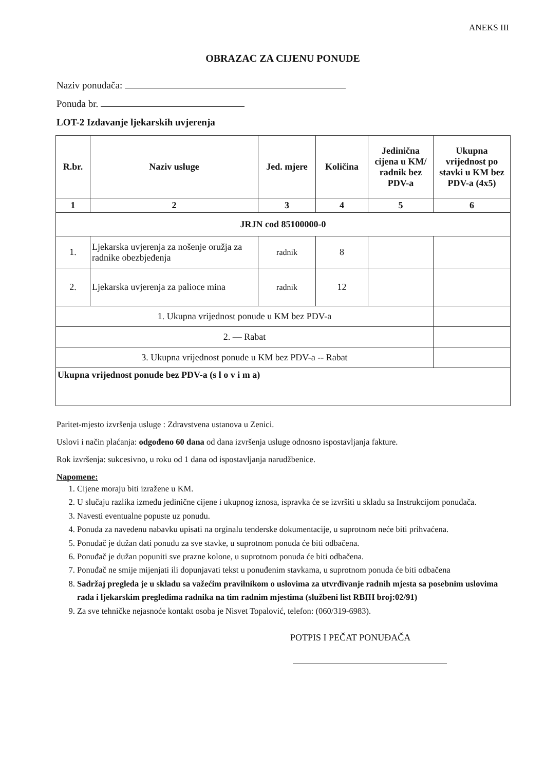ANEKS III
OBRAZAC ZA CIJENU PONUDE
Naziv ponuđača:
Ponuda br.
LOT-2 Izdavanje ljekarskih uvjerenja
| R.br. | Naziv usluge | Jed. mjere | Količina | Jedinična cijena u KM/ radnik bez PDV-a | Ukupna vrijednost po stavki u KM bez PDV-a (4x5) |
| --- | --- | --- | --- | --- | --- |
| 1 | 2 | 3 | 4 | 5 | 6 |
| JRJN cod 85100000-0 | | | | | |
| 1. | Ljekarska uvjerenja za nošenje oružja za radnike obezbjeđenja | radnik | 8 | | |
| 2. | Ljekarska uvjerenja za palioce mina | radnik | 12 | | |
| 1. Ukupna vrijednost ponude u KM bez PDV-a | | | | | |
| 2. — Rabat | | | | | |
| 3. Ukupna vrijednost ponude u KM bez PDV-a -- Rabat | | | | | |
| Ukupna vrijednost ponude bez PDV-a (s l o v i m a) | | | | | |
Paritet-mjesto izvršenja usluge : Zdravstvena ustanova u Zenici.
Uslovi i način plaćanja: odgođeno 60 dana od dana izvršenja usluge odnosno ispostavljanja fakture.
Rok izvršenja: sukcesivno, u roku od 1 dana od ispostavljanja narudžbenice.
Napomene:
1. Cijene moraju biti izražene u KM.
2. U slučaju razlika između jedinične cijene i ukupnog iznosa, ispravka će se izvršiti u skladu sa Instrukcijom ponuđača.
3. Navesti eventualne popuste uz ponudu.
4. Ponuda za navedenu nabavku upisati na orginalu tenderske dokumentacije, u suprotnom neće biti prihvaćena.
5. Ponuđač je dužan dati ponudu za sve stavke, u suprotnom ponuda će biti odbačena.
6. Ponuđač je dužan popuniti sve prazne kolone, u suprotnom ponuda će biti odbačena.
7. Ponuđač ne smije mijenjati ili dopunjavati tekst u ponuđenim stavkama, u suprotnom ponuda će biti odbačena
8. Sadržaj pregleda je u skladu sa važećim pravilnikom o uslovima za utvrđivanje radnih mjesta sa posebnim uslovima rada i ljekarskim pregledima radnika na tim radnim mjestima (službeni list RBIH broj:02/91)
9. Za sve tehničke nejasnoće kontakt osoba je Nisvet Topalović, telefon: (060/319-6983).
POTPIS I PEČAT PONUĐAČA